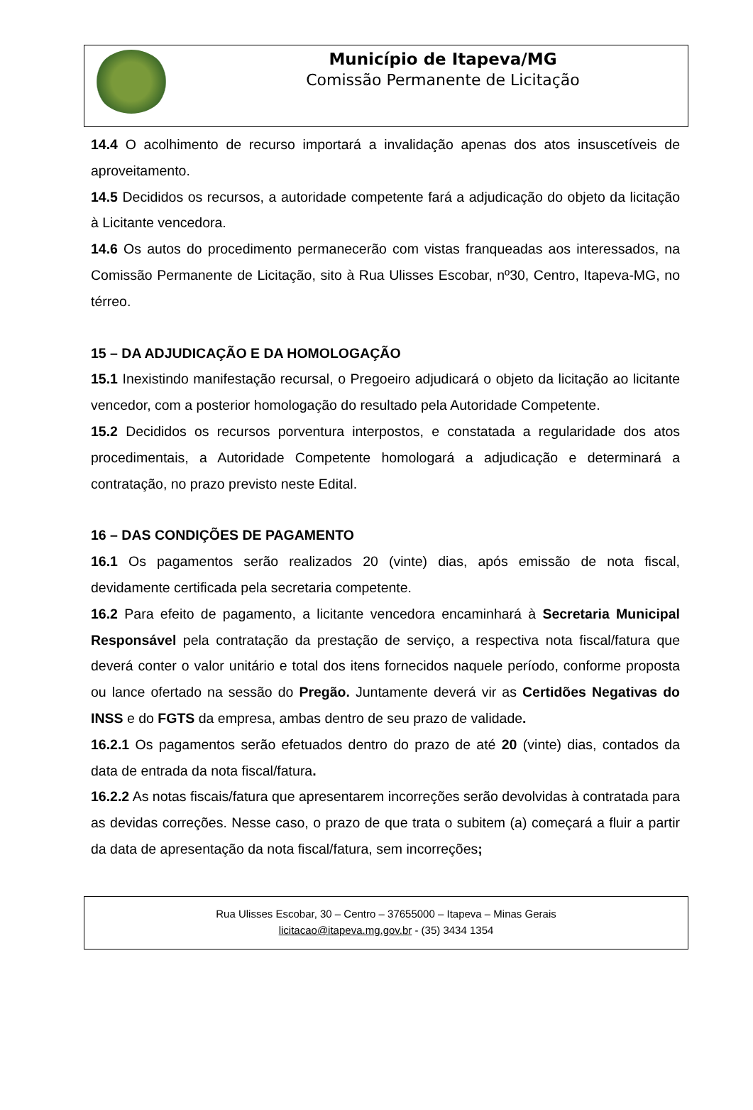Município de Itapeva/MG
Comissão Permanente de Licitação
14.4 O acolhimento de recurso importará a invalidação apenas dos atos insuscetíveis de aproveitamento.
14.5 Decididos os recursos, a autoridade competente fará a adjudicação do objeto da licitação à Licitante vencedora.
14.6 Os autos do procedimento permanecerão com vistas franqueadas aos interessados, na Comissão Permanente de Licitação, sito à Rua Ulisses Escobar, nº30, Centro, Itapeva-MG, no térreo.
15 – DA ADJUDICAÇÃO E DA HOMOLOGAÇÃO
15.1 Inexistindo manifestação recursal, o Pregoeiro adjudicará o objeto da licitação ao licitante vencedor, com a posterior homologação do resultado pela Autoridade Competente.
15.2 Decididos os recursos porventura interpostos, e constatada a regularidade dos atos procedimentais, a Autoridade Competente homologará a adjudicação e determinará a contratação, no prazo previsto neste Edital.
16 – DAS CONDIÇÕES DE PAGAMENTO
16.1 Os pagamentos serão realizados 20 (vinte) dias, após emissão de nota fiscal, devidamente certificada pela secretaria competente.
16.2 Para efeito de pagamento, a licitante vencedora encaminhará à Secretaria Municipal Responsável pela contratação da prestação de serviço, a respectiva nota fiscal/fatura que deverá conter o valor unitário e total dos itens fornecidos naquele período, conforme proposta ou lance ofertado na sessão do Pregão. Juntamente deverá vir as Certidões Negativas do INSS e do FGTS da empresa, ambas dentro de seu prazo de validade.
16.2.1 Os pagamentos serão efetuados dentro do prazo de até 20 (vinte) dias, contados da data de entrada da nota fiscal/fatura.
16.2.2 As notas fiscais/fatura que apresentarem incorreções serão devolvidas à contratada para as devidas correções. Nesse caso, o prazo de que trata o subitem (a) começará a fluir a partir da data de apresentação da nota fiscal/fatura, sem incorreções;
Rua Ulisses Escobar, 30 – Centro – 37655000 – Itapeva – Minas Gerais
licitacao@itapeva.mg.gov.br - (35) 3434 1354